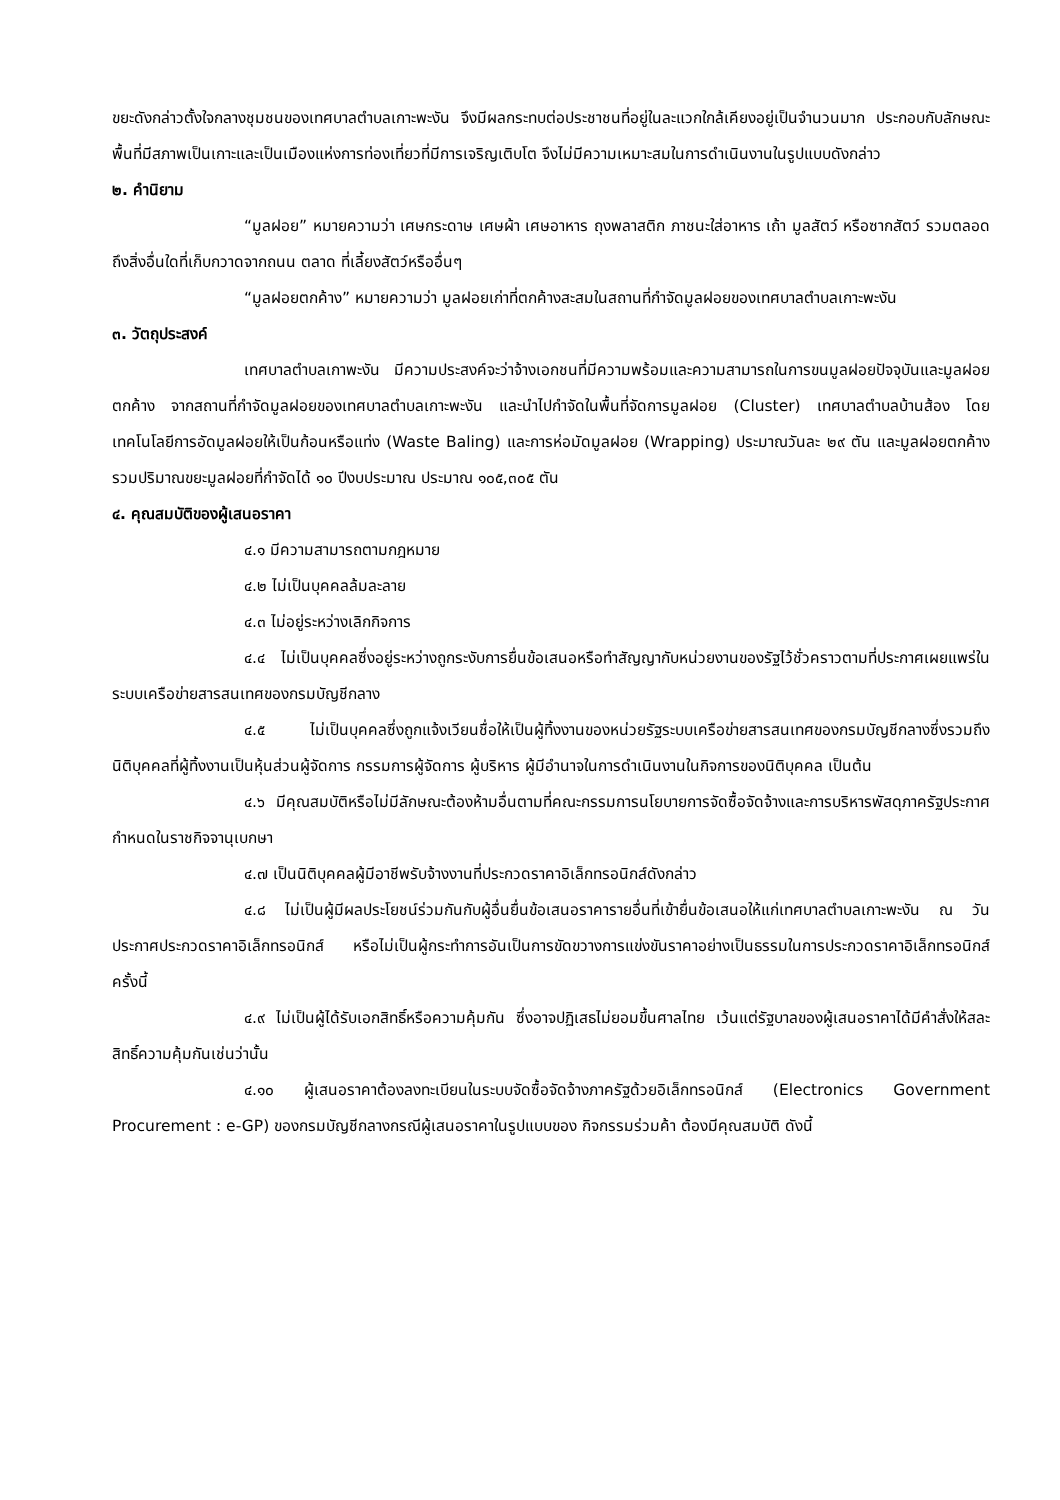ขยะดังกล่าวตั้งใจกลางชุมชนของเทศบาลตำบลเกาะพะงัน จึงมีผลกระทบต่อประชาชนที่อยู่ในละแวกใกล้เคียงอยู่เป็นจำนวนมาก ประกอบกับลักษณะพื้นที่มีสภาพเป็นเกาะและเป็นเมืองแห่งการท่องเที่ยวที่มีการเจริญเติบโต จึงไม่มีความเหมาะสมในการดำเนินงานในรูปแบบดังกล่าว
๒. คำนิยาม
“มูลฝอย” หมายความว่า เศษกระดาษ เศษผ้า เศษอาหาร ถุงพลาสติก ภาชนะใส่อาหาร เถ้า มูลสัตว์ หรือซากสัตว์ รวมตลอดถึงสิ่งอื่นใดที่เก็บกวาดจากถนน ตลาด ที่เลี้ยงสัตว์หรืออื่นๆ
“มูลฝอยตกค้าง” หมายความว่า มูลฝอยเก่าที่ตกค้างสะสมในสถานที่กำจัดมูลฝอยของเทศบาลตำบลเกาะพะงัน
๓. วัตถุประสงค์
เทศบาลตำบลเกาพะงัน มีความประสงค์จะว่าจ้างเอกชนที่มีความพร้อมและความสามารถในการขนมูลฝอยปัจจุบันและมูลฝอยตกค้าง จากสถานที่กำจัดมูลฝอยของเทศบาลตำบลเกาะพะงัน และนำไปกำจัดในพื้นที่จัดการมูลฝอย (Cluster) เทศบาลตำบลบ้านส้อง โดยเทคโนโลยีการอัดมูลฝอยให้เป็นก้อนหรือแท่ง (Waste Baling) และการห่อมัดมูลฝอย (Wrapping) ประมาณวันละ ๒๙ ตัน และมูลฝอยตกค้าง รวมปริมาณขยะมูลฝอยที่กำจัดได้ ๑๐ ปีงบประมาณ ประมาณ ๑๐๕,๓๐๕ ตัน
๔. คุณสมบัติของผู้เสนอราคา
๔.๑ มีความสามารถตามกฎหมาย
๔.๒ ไม่เป็นบุคคลล้มละลาย
๔.๓ ไม่อยู่ระหว่างเลิกกิจการ
๔.๔ ไม่เป็นบุคคลซึ่งอยู่ระหว่างถูกระงับการยื่นข้อเสนอหรือทำสัญญากับหน่วยงานของรัฐไว้ชั่วคราวตามที่ประกาศเผยแพร่ในระบบเครือข่ายสารสนเทศของกรมบัญชีกลาง
๔.๕ ไม่เป็นบุคคลซึ่งถูกแจ้งเวียนชื่อให้เป็นผู้ทิ้งงานของหน่วยรัฐระบบเครือข่ายสารสนเทศของกรมบัญชีกลางซึ่งรวมถึงนิติบุคคลที่ผู้ทิ้งงานเป็นหุ้นส่วนผู้จัดการ กรรมการผู้จัดการ ผู้บริหาร ผู้มีอำนาจในการดำเนินงานในกิจการของนิติบุคคล เป็นต้น
๔.๖ มีคุณสมบัติหรือไม่มีลักษณะต้องห้ามอื่นตามที่คณะกรรมการนโยบายการจัดซื้อจัดจ้างและการบริหารพัสดุภาครัฐประกาศกำหนดในราชกิจจานุเบกษา
๔.๗ เป็นนิติบุคคลผู้มีอาชีพรับจ้างงานที่ประกวดราคาอิเล็กทรอนิกส์ดังกล่าว
๔.๘ ไม่เป็นผู้มีผลประโยชน์ร่วมกันกับผู้อื่นยื่นข้อเสนอราคารายอื่นที่เข้ายื่นข้อเสนอให้แก่เทศบาลตำบลเกาะพะงัน ณ วันประกาศประกวดราคาอิเล็กทรอนิกส์ หรือไม่เป็นผู้กระทำการอันเป็นการขัดขวางการแข่งขันราคาอย่างเป็นธรรมในการประกวดราคาอิเล็กทรอนิกส์ครั้งนี้
๔.๙ ไม่เป็นผู้ได้รับเอกสิทธิ์หรือความคุ้มกัน ซึ่งอาจปฏิเสธไม่ยอมขึ้นศาลไทย เว้นแต่รัฐบาลของผู้เสนอราคาได้มีคำสั่งให้สละสิทธิ์ความคุ้มกันเช่นว่านั้น
๔.๑๐ ผู้เสนอราคาต้องลงทะเบียนในระบบจัดซื้อจัดจ้างภาครัฐด้วยอิเล็กทรอนิกส์ (Electronics Government Procurement : e-GP) ของกรมบัญชีกลางกรณีผู้เสนอราคาในรูปแบบของ กิจกรรมร่วมค้า ต้องมีคุณสมบัติ ดังนี้